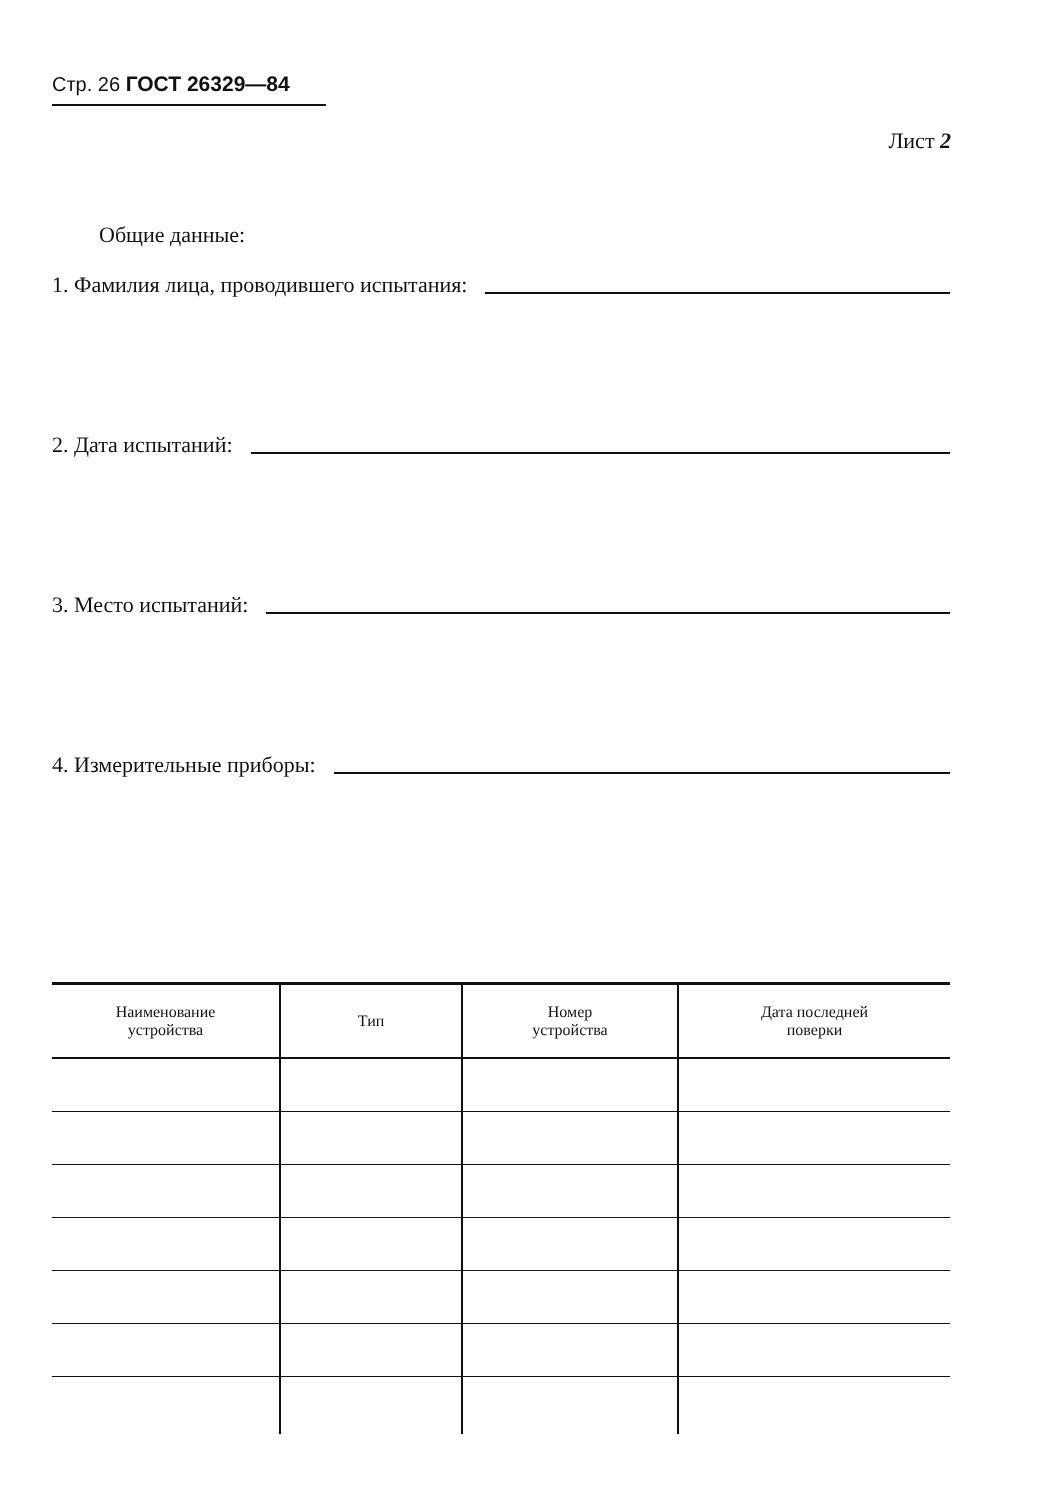Стр. 26 ГОСТ 26329—84
Лист 2
Общие данные:
1. Фамилия лица, проводившего испытания:
2. Дата испытаний:
3. Место испытаний:
4. Измерительные приборы:
| Наименование устройства | Тип | Номер устройства | Дата последней поверки |
| --- | --- | --- | --- |